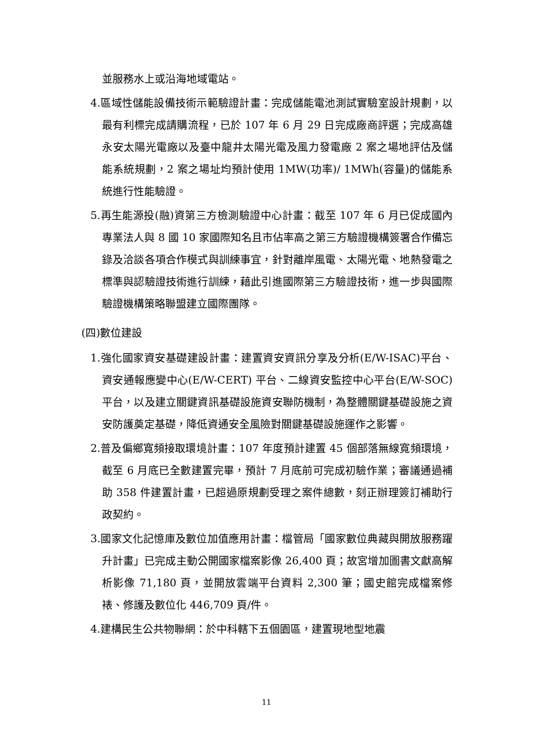並服務水上或沿海地域電站。
4.區域性儲能設備技術示範驗證計畫：完成儲能電池測試實驗室設計規劃，以最有利標完成請購流程，已於 107 年 6 月 29 日完成廠商評選；完成高雄永安太陽光電廠以及臺中龍井太陽光電及風力發電廠 2 案之場地評估及儲能系統規劃，2 案之場址均預計使用 1MW(功率)/ 1MWh(容量)的儲能系統進行性能驗證。
5.再生能源投(融)資第三方檢測驗證中心計畫：截至 107 年 6 月已促成國內專業法人與 8 國 10 家國際知名且市佔率高之第三方驗證機構簽署合作備忘錄及洽談各項合作模式與訓練事宜，針對離岸風電、太陽光電、地熱發電之標準與認驗證技術進行訓練，藉此引進國際第三方驗證技術，進一步與國際驗證機構策略聯盟建立國際團隊。
(四)數位建設
1.強化國家資安基礎建設計畫：建置資安資訊分享及分析(E/W-ISAC)平台、資安通報應變中心(E/W-CERT) 平台、二線資安監控中心平台(E/W-SOC)平台，以及建立關鍵資訊基礎設施資安聯防機制，為整體關鍵基礎設施之資安防護奠定基礎，降低資通安全風險對關鍵基礎設施運作之影響。
2.普及偏鄉寬頻接取環境計畫：107 年度預計建置 45 個部落無線寬頻環境，截至 6 月底已全數建置完畢，預計 7 月底前可完成初驗作業；審議通過補助 358 件建置計畫，已超過原規劃受理之案件總數，刻正辦理簽訂補助行政契約。
3.國家文化記憶庫及數位加值應用計畫：檔管局「國家數位典藏與開放服務躍升計畫」已完成主動公開國家檔案影像 26,400 頁；故宮增加圖書文獻高解析影像 71,180 頁，並開放雲端平台資料 2,300 筆；國史館完成檔案修裱、修護及數位化 446,709 頁/件。
4.建構民生公共物聯網：於中科轄下五個園區，建置現地型地震
11